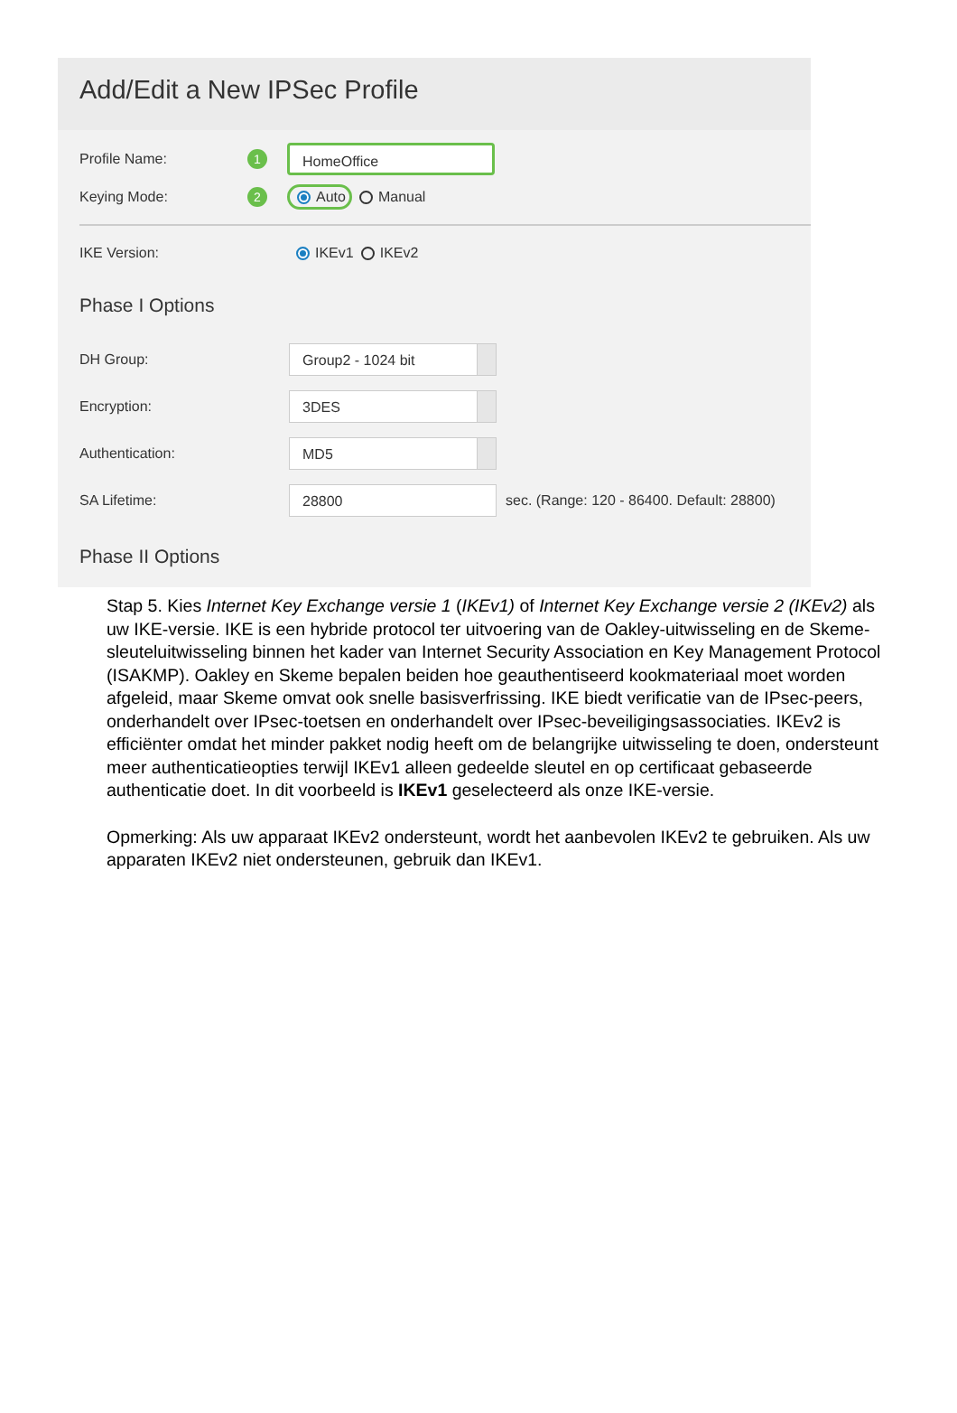Add/Edit a New IPSec Profile
Profile Name: 1
HomeOffice
Keying Mode: 2 Auto Manual
IKE Version: IKEv1 IKEv2
Phase I Options
DH Group:
Group2 - 1024 bit
Encryption:
3DES
Authentication:
MD5
SA Lifetime:
28800
sec. (Range: 120 - 86400. Default: 28800)
Phase II Options
Stap 5. Kies Internet Key Exchange versie 1 (IKEv1) of Internet Key Exchange versie 2 (IKEv2) als uw IKE-versie. IKE is een hybride protocol ter uitvoering van de Oakley-uitwisseling en de Skeme-sleuteluitwisseling binnen het kader van Internet Security Association en Key Management Protocol (ISAKMP). Oakley en Skeme bepalen beiden hoe geauthentiseerd kookmateriaal moet worden afgeleid, maar Skeme omvat ook snelle basisverfrissing. IKE biedt verificatie van de IPsec-peers, onderhandelt over IPsec-toetsen en onderhandelt over IPsec-beveiligingsassociaties. IKEv2 is efficiënter omdat het minder pakket nodig heeft om de belangrijke uitwisseling te doen, ondersteunt meer authenticatieopties terwijl IKEv1 alleen gedeelde sleutel en op certificaat gebaseerde authenticatie doet. In dit voorbeeld is IKEv1 geselecteerd als onze IKE-versie.
Opmerking: Als uw apparaat IKEv2 ondersteunt, wordt het aanbevolen IKEv2 te gebruiken. Als uw apparaten IKEv2 niet ondersteunen, gebruik dan IKEv1.